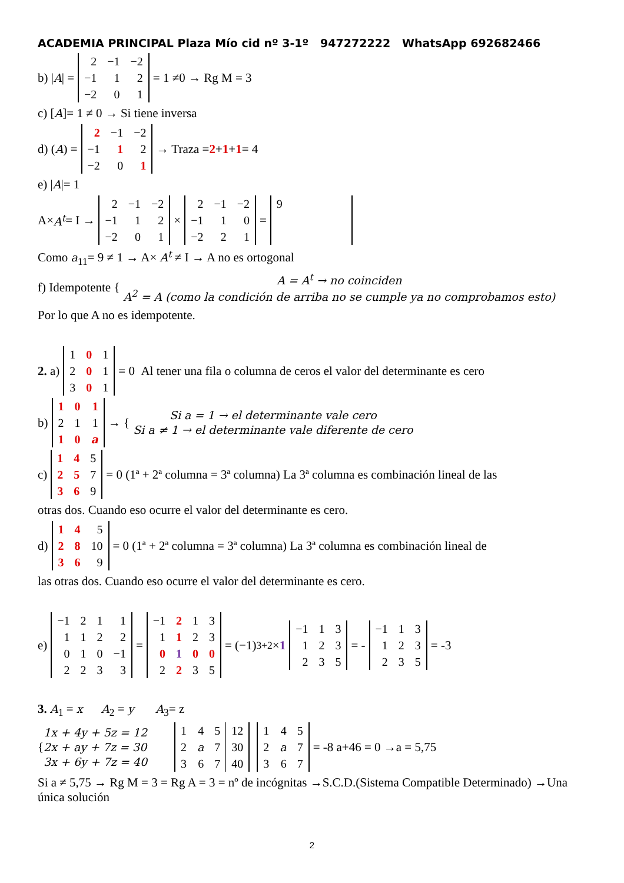ACADEMIA PRINCIPAL Plaza Mío cid nº 3-1º 947272222 WhatsApp 692682466
b) | A | =
| 2 | −1 | −2 |
| −1 | 1 | 2 |
| −2 | 0 | 1 |
= 1 ≠0 → Rg M = 3
c) [A]= 1 ≠ 0 → Si tiene inversa
d) (A) =
| 2 | −1 | −2 |
| −1 | 1 | 2 |
| −2 | 0 | 1 |
→ Traza = 2 + 1 + 1 = 4
e) |A|= 1
A× A<sup>t</sup> = I →
| 2 | −1 | −2 |
| −1 | 1 | 2 |
| −2 | 0 | 1 |
×
| 2 | −1 | −2 |
| −1 | 1 | 0 |
| −2 | 2 | 1 |
=
| 9 |
Como a<sub>11</sub>= 9 ≠ 1 → A× A<sup>t</sup> ≠ I → A no es ortogonal
f) Idempotente {
A = A<sup>t</sup> → no coinciden
A<sup>2</sup> = A (como la condición de arriba no se cumple ya no comprobamos esto)
Por lo que A no es idempotente.
2. a)
| 1 | 0 | 1 |
| 2 | 0 | 1 |
| 3 | 0 | 1 |
= 0 Al tener una fila o columna de ceros el valor del determinante es cero
b)
| 1 | 0 | 1 |
| 2 | 1 | 1 |
| 1 | 0 | a |
→ {
Si a = 1 → el determinante vale cero
Si a ≠ 1 → el determinante vale diferente de cero
c)
| 1 | 4 | 5 |
| 2 | 5 | 7 |
| 3 | 6 | 9 |
= 0 (1ª + 2ª columna = 3ª columna) La 3ª columna es combinación lineal de las
otras dos. Cuando eso ocurre el valor del determinante es cero.
d)
| 1 | 4 | 5 |
| 2 | 8 | 10 |
| 3 | 6 | 9 |
= 0 (1ª + 2ª columna = 3ª columna) La 3ª columna es combinación lineal de
las otras dos. Cuando eso ocurre el valor del determinante es cero.
e)
| −1 | 2 | 1 | 1 |
| 1 | 1 | 2 | 2 |
| 0 | 1 | 0 | −1 |
| 2 | 2 | 3 | 3 |
=
| −1 | 2 | 1 | 3 |
| 1 | 1 | 2 | 3 |
| 0 | 1 | 0 | 0 |
| 2 | 2 | 3 | 5 |
= (−1)<sup>3+2</sup> × 1
| −1 | 1 | 3 |
| 1 | 2 | 3 |
| 2 | 3 | 5 |
= -
| −1 | 1 | 3 |
| 1 | 2 | 3 |
| 2 | 3 | 5 |
= -3
3. A<sub>1</sub> = x A<sub>2</sub> = y A<sub>3</sub>= z
{
1x + 4y + 5z = 12
2x + ay + 7z = 30
3x + 6y + 7z = 40
| 1 | 4 | 5 | 12 |
| 2 | a | 7 | 30 |
| 3 | 6 | 7 | 40 |
| 1 | 4 | 5 |
| 2 | a | 7 |
| 3 | 6 | 7 |
= -8 a+46 = 0 →a = 5,75
Si a ≠ 5,75 → Rg M = 3 = Rg A = 3 = nº de incógnitas →S.C.D.(Sistema Compatible Determinado) →Una única solución
2